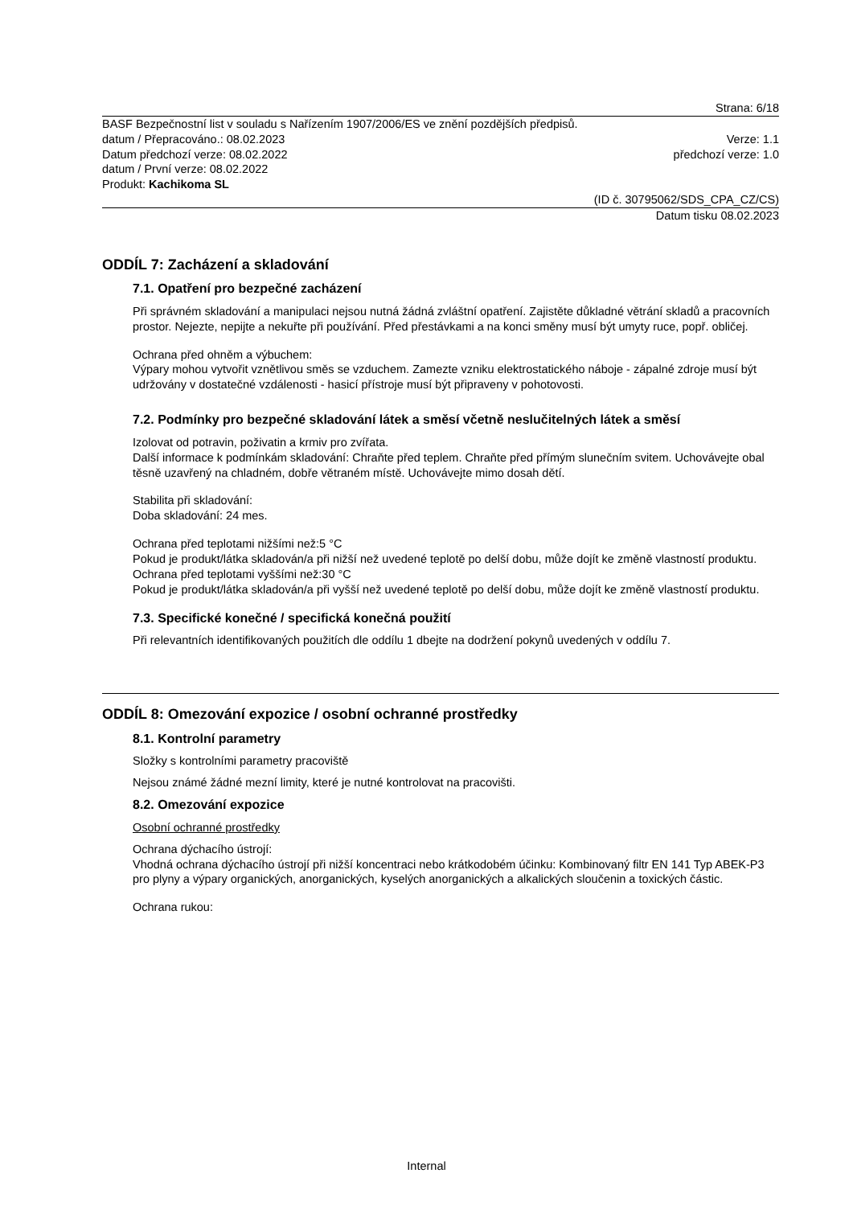Strana: 6/18
BASF Bezpečnostní list v souladu s Nařízením 1907/2006/ES ve znění pozdějších předpisů.
datum / Přepracováno.: 08.02.2023 Verze: 1.1
Datum předchozí verze: 08.02.2022 předchozí verze: 1.0
datum / První verze: 08.02.2022
Produkt: Kachikoma SL
(ID č. 30795062/SDS_CPA_CZ/CS)
Datum tisku 08.02.2023
ODDÍL 7: Zacházení a skladování
7.1. Opatření pro bezpečné zacházení
Při správném skladování a manipulaci nejsou nutná žádná zvláštní opatření. Zajistěte důkladné větrání skladů a pracovních prostor. Nejezte, nepijte a nekuřte při používání. Před přestávkami a na konci směny musí být umyty ruce, popř. obličej.
Ochrana před ohněm a výbuchem:
Výpary mohou vytvořit vznětlivou směs se vzduchem. Zamezte vzniku elektrostatického náboje - zápalné zdroje musí být udržovány v dostatečné vzdálenosti - hasicí přístroje musí být připraveny v pohotovosti.
7.2. Podmínky pro bezpečné skladování látek a směsí včetně neslučitelných látek a směsí
Izolovat od potravin, poživatin a krmiv pro zvířata.
Další informace k podmínkám skladování: Chraňte před teplem. Chraňte před přímým slunečním svitem. Uchovávejte obal těsně uzavřený na chladném, dobře větraném místě. Uchovávejte mimo dosah dětí.
Stabilita při skladování:
Doba skladování: 24 mes.
Ochrana před teplotami nižšími než:5 °C
Pokud je produkt/látka skladován/a při nižší než uvedené teplotě po delší dobu, může dojít ke změně vlastností produktu.
Ochrana před teplotami vyššími než:30 °C
Pokud je produkt/látka skladován/a při vyšší než uvedené teplotě po delší dobu, může dojít ke změně vlastností produktu.
7.3. Specifické konečné / specifická konečná použití
Při relevantních identifikovaných použitích dle oddílu 1 dbejte na dodržení pokynů uvedených v oddílu 7.
ODDÍL 8: Omezování expozice / osobní ochranné prostředky
8.1. Kontrolní parametry
Složky s kontrolními parametry pracoviště
Nejsou známé žádné mezní limity, které je nutné kontrolovat na pracovišti.
8.2. Omezování expozice
Osobní ochranné prostředky
Ochrana dýchacího ústrojí:
Vhodná ochrana dýchacího ústrojí při nižší koncentraci nebo krátkodobém účinku: Kombinovaný filtr EN 141 Typ ABEK-P3 pro plyny a výpary organických, anorganických, kyselých anorganických a alkalických sloučenin a toxických částic.
Ochrana rukou:
Internal